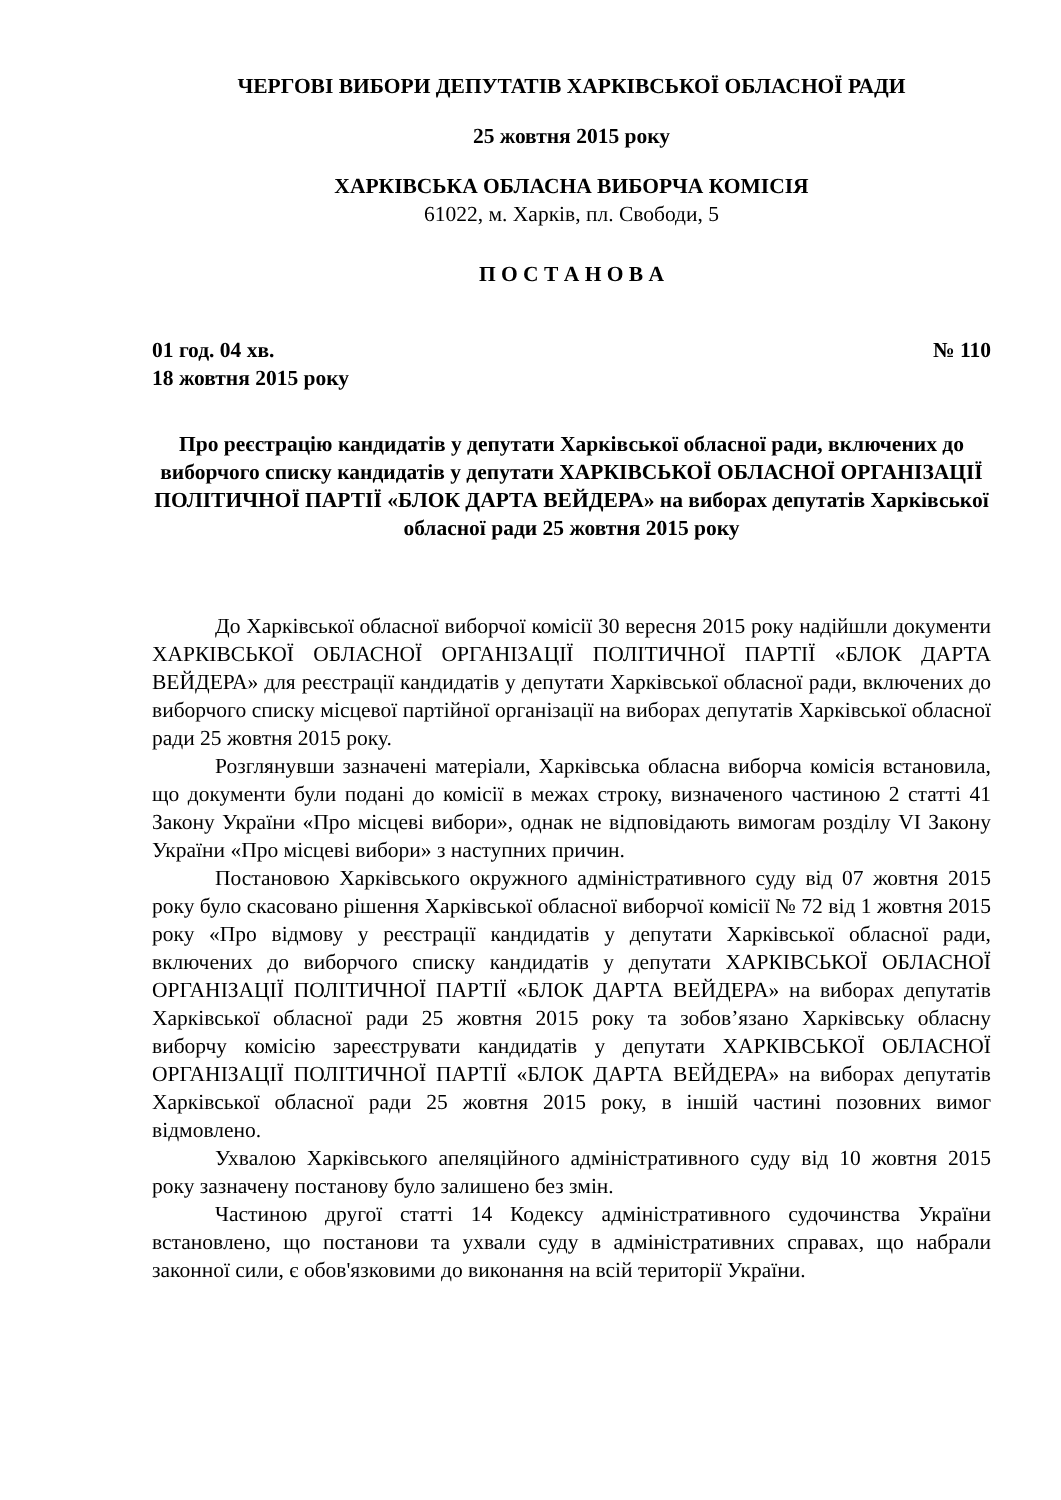ЧЕРГОВІ ВИБОРИ ДЕПУТАТІВ ХАРКІВСЬКОЇ ОБЛАСНОЇ РАДИ
25 жовтня 2015 року
ХАРКІВСЬКА ОБЛАСНА ВИБОРЧА КОМІСІЯ
61022, м. Харків, пл. Свободи, 5
П О С Т А Н О В А
01 год. 04 хв. № 110
18 жовтня 2015 року
Про реєстрацію кандидатів у депутати Харківської обласної ради, включених до виборчого списку кандидатів у депутати ХАРКІВСЬКОЇ ОБЛАСНОЇ ОРГАНІЗАЦІЇ ПОЛІТИЧНОЇ ПАРТІЇ «БЛОК ДАРТА ВЕЙДЕРА» на виборах депутатів Харківської обласної ради 25 жовтня 2015 року
До Харківської обласної виборчої комісії 30 вересня 2015 року надійшли документи ХАРКІВСЬКОЇ ОБЛАСНОЇ ОРГАНІЗАЦІЇ ПОЛІТИЧНОЇ ПАРТІЇ «БЛОК ДАРТА ВЕЙДЕРА» для реєстрації кандидатів у депутати Харківської обласної ради, включених до виборчого списку місцевої партійної організації на виборах депутатів Харківської обласної ради 25 жовтня 2015 року.
Розглянувши зазначені матеріали, Харківська обласна виборча комісія встановила, що документи були подані до комісії в межах строку, визначеного частиною 2 статті 41 Закону України «Про місцеві вибори», однак не відповідають вимогам розділу VI Закону України «Про місцеві вибори» з наступних причин.
Постановою Харківського окружного адміністративного суду від 07 жовтня 2015 року було скасовано рішення Харківської обласної виборчої комісії № 72 від 1 жовтня 2015 року «Про відмову у реєстрації кандидатів у депутати Харківської обласної ради, включених до виборчого списку кандидатів у депутати ХАРКІВСЬКОЇ ОБЛАСНОЇ ОРГАНІЗАЦІЇ ПОЛІТИЧНОЇ ПАРТІЇ «БЛОК ДАРТА ВЕЙДЕРА» на виборах депутатів Харківської обласної ради 25 жовтня 2015 року та зобов’язано Харківську обласну виборчу комісію зареєструвати кандидатів у депутати ХАРКІВСЬКОЇ ОБЛАСНОЇ ОРГАНІЗАЦІЇ ПОЛІТИЧНОЇ ПАРТІЇ «БЛОК ДАРТА ВЕЙДЕРА» на виборах депутатів Харківської обласної ради 25 жовтня 2015 року, в іншій частині позовних вимог відмовлено.
Ухвалою Харківського апеляційного адміністративного суду від 10 жовтня 2015 року зазначену постанову було залишено без змін.
Частиною другої статті 14 Кодексу адміністративного судочинства України встановлено, що постанови та ухвали суду в адміністративних справах, що набрали законної сили, є обов'язковими до виконання на всій території України.